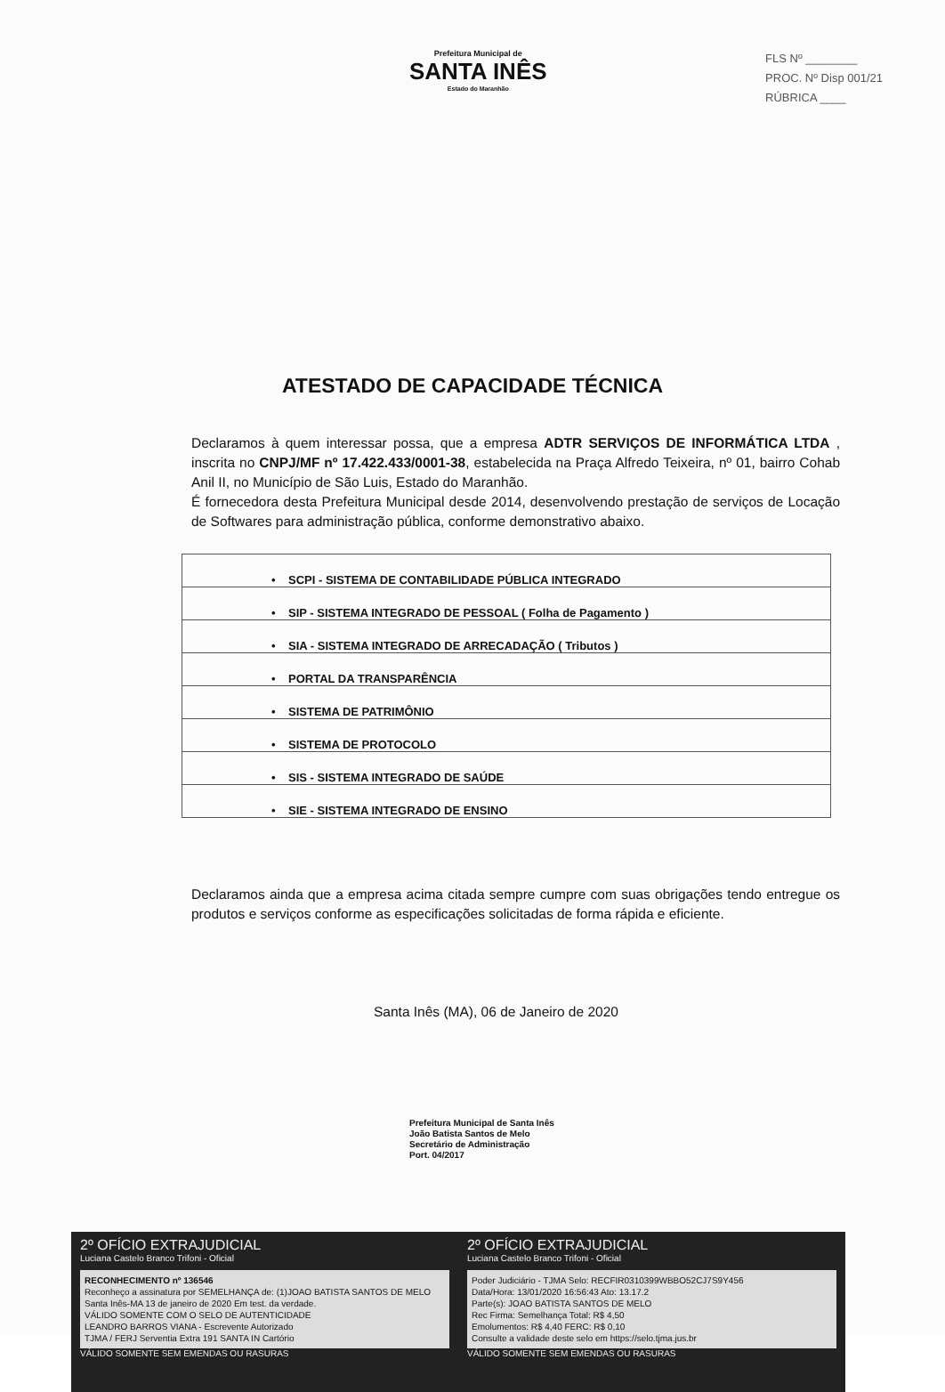Prefeitura Municipal de
SANTA INÊS
Estado do Maranhão
FLS Nº ________
PROC. Nº Disp 001/21
RÚBRICA ____
ATESTADO DE CAPACIDADE TÉCNICA
Declaramos à quem interessar possa, que a empresa ADTR SERVIÇOS DE INFORMÁTICA LTDA , inscrita no CNPJ/MF nº 17.422.433/0001-38, estabelecida na Praça Alfredo Teixeira, nº 01, bairro Cohab Anil II, no Município de São Luis, Estado do Maranhão.
É fornecedora desta Prefeitura Municipal desde 2014, desenvolvendo prestação de serviços de Locação de Softwares para administração pública, conforme demonstrativo abaixo.
| • SCPI - SISTEMA DE CONTABILIDADE PÚBLICA INTEGRADO |
| • SIP - SISTEMA INTEGRADO DE PESSOAL ( Folha de Pagamento ) |
| • SIA - SISTEMA INTEGRADO DE ARRECADAÇÃO ( Tributos ) |
| • PORTAL DA TRANSPARÊNCIA |
| • SISTEMA DE PATRIMÔNIO |
| • SISTEMA DE PROTOCOLO |
| • SIS - SISTEMA INTEGRADO DE SAÚDE |
| • SIE - SISTEMA INTEGRADO DE ENSINO |
Declaramos ainda que a empresa acima citada sempre cumpre com suas obrigações tendo entregue os produtos e serviços conforme as especificações solicitadas de forma rápida e eficiente.
Santa Inês (MA), 06 de Janeiro de 2020
Prefeitura Municipal de Santa Inês
João Batista Santos de Melo
Secretário de Administração
Port. 04/2017
2º OFÍCIO EXTRAJUDICIAL
Luciana Castelo Branco Trifoni - Oficial
RECONHECIMENTO nº 136546
Reconheço a assinatura por SEMELHANÇA de: (1)JOAO BATISTA SANTOS DE MELO
Santa Inês-MA 13 de janeiro de 2020 Em test. da verdade.
VÁLIDO SOMENTE COM O SELO DE AUTENTICIDADE
LEANDRO BARROS VIANA - Escrevente Autorizado
TJMA / FERJ Serventia Extra 191 SANTA IN Cartório
VÁLIDO SOMENTE SEM EMENDAS OU RASURAS
2º OFÍCIO EXTRAJUDICIAL
Luciana Castelo Branco Trifoni - Oficial
Poder Judiciário - TJMA Selo: RECFIR0310399WBBO52CJ7S9Y456
Data/Hora: 13/01/2020 16:56:43 Ato: 13.17.2
Parte(s): JOAO BATISTA SANTOS DE MELO
Rec Firma: Semelhança Total: R$ 4,50
Emolumentos: R$ 4,40 FERC: R$ 0,10
Consulte a validade deste selo em https://selo.tjma.jus.br
VÁLIDO SOMENTE SEM EMENDAS OU RASURAS